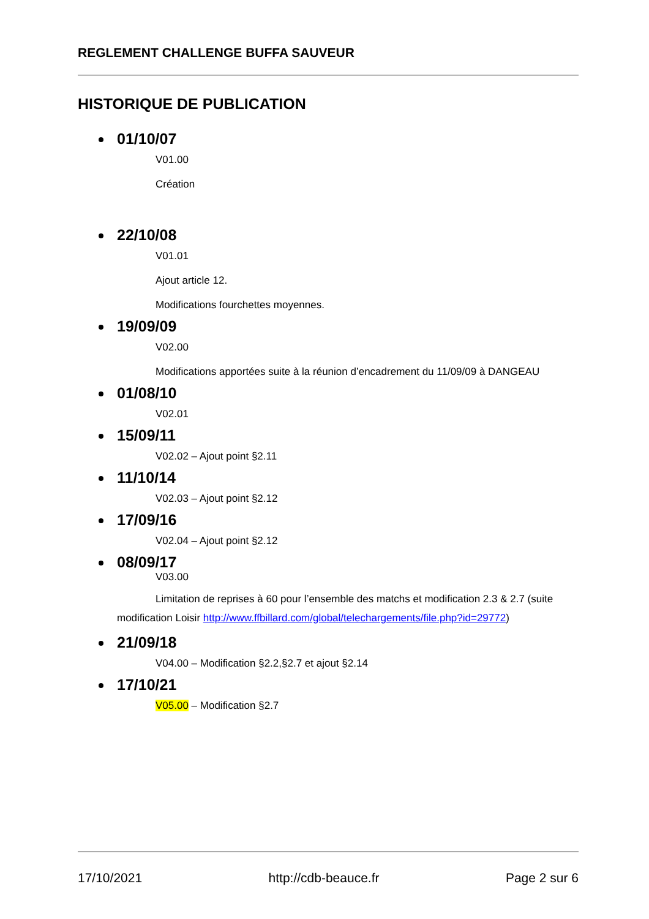REGLEMENT CHALLENGE BUFFA SAUVEUR
HISTORIQUE DE PUBLICATION
01/10/07
V01.00
Création
22/10/08
V01.01
Ajout article 12.
Modifications fourchettes moyennes.
19/09/09
V02.00
Modifications apportées suite à la réunion d’encadrement du 11/09/09 à DANGEAU
01/08/10
V02.01
15/09/11
V02.02 – Ajout point §2.11
11/10/14
V02.03 – Ajout point §2.12
17/09/16
V02.04 – Ajout point §2.12
08/09/17
V03.00
Limitation de reprises à 60 pour l’ensemble des matchs et modification 2.3 & 2.7 (suite modification Loisir http://www.ffbillard.com/global/telechargements/file.php?id=29772)
21/09/18
V04.00 – Modification §2.2,§2.7 et ajout §2.14
17/10/21
V05.00 – Modification §2.7
17/10/2021 http://cdb-beauce.fr Page 2 sur 6